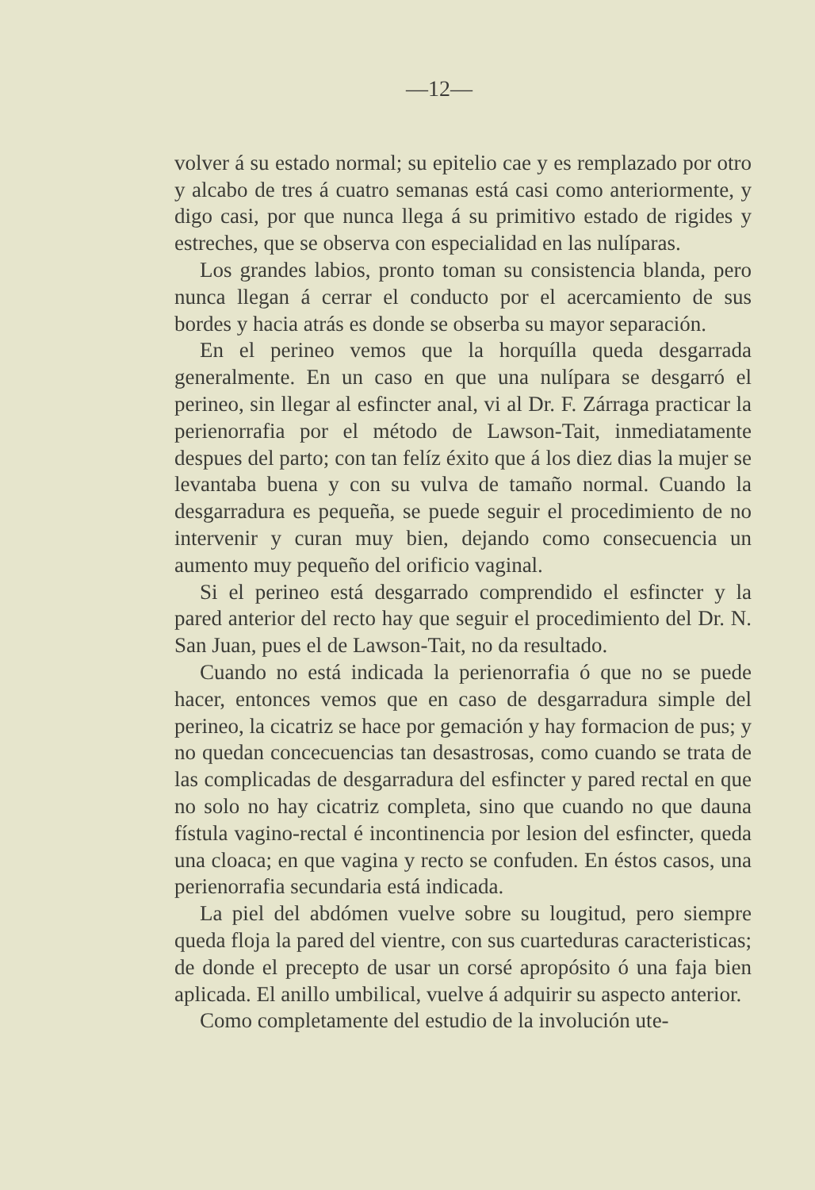—12—
volver á su estado normal; su epitelio cae y es remplazado por otro y alcabo de tres á cuatro semanas está casi como anteriormente, y digo casi, por que nunca llega á su primitivo estado de rigides y estreches, que se observa con especialidad en las nulíparas.
Los grandes labios, pronto toman su consistencia blanda, pero nunca llegan á cerrar el conducto por el acercamiento de sus bordes y hacia atrás es donde se obserba su mayor separación.
En el perineo vemos que la horquílla queda desgarrada generalmente. En un caso en que una nulípara se desgarró el perineo, sin llegar al esfincter anal, vi al Dr. F. Zárraga practicar la perienorrafia por el método de Lawson-Tait, inmediatamente despues del parto; con tan felíz éxito que á los diez dias la mujer se levantaba buena y con su vulva de tamaño normal. Cuando la desgarradura es pequeña, se puede seguir el procedimiento de no intervenir y curan muy bien, dejando como consecuencia un aumento muy pequeño del orificio vaginal.
Si el perineo está desgarrado comprendido el esfincter y la pared anterior del recto hay que seguir el procedimiento del Dr. N. San Juan, pues el de Lawson-Tait, no da resultado.
Cuando no está indicada la perienorrafia ó que no se puede hacer, entonces vemos que en caso de desgarradura simple del perineo, la cicatriz se hace por gemación y hay formacion de pus; y no quedan concecuencias tan desastrosas, como cuando se trata de las complicadas de desgarradura del esfincter y pared rectal en que no solo no hay cicatriz completa, sino que cuando no que dauna fístula vagino-rectal é incontinencia por lesion del esfincter, queda una cloaca; en que vagina y recto se confuden. En éstos casos, una perienorrafia secundaria está indicada.
La piel del abdómen vuelve sobre su lougitud, pero siempre queda floja la pared del vientre, con sus cuarteduras caracteristicas; de donde el precepto de usar un corsé apropósito ó una faja bien aplicada. El anillo umbilical, vuelve á adquirir su aspecto anterior.
Como completamente del estudio de la involución ute-